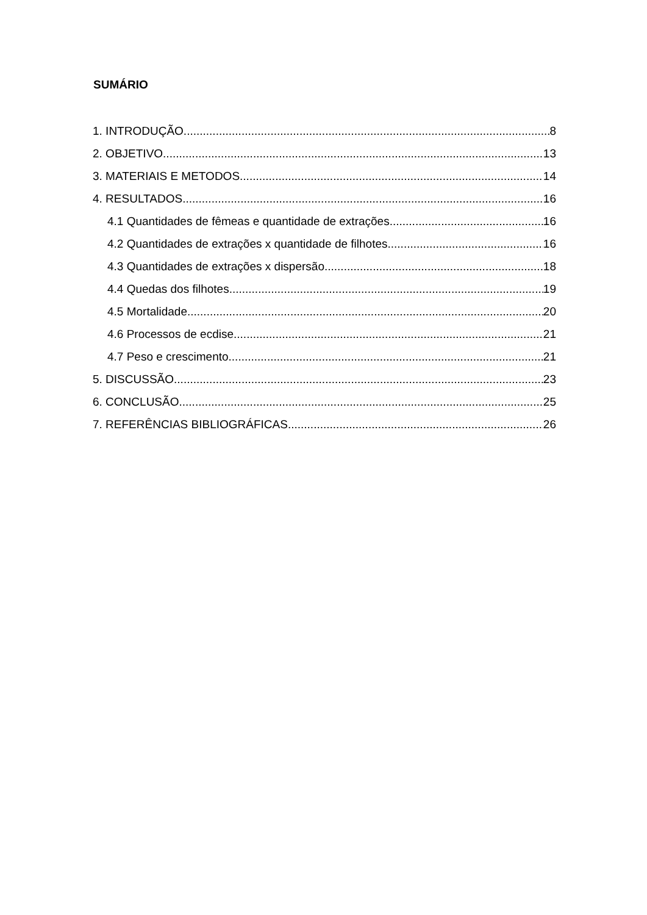SUMÁRIO
1. INTRODUÇÃO 8
2. OBJETIVO 13
3. MATERIAIS E METODOS 14
4. RESULTADOS 16
4.1 Quantidades de fêmeas e quantidade de extrações 16
4.2 Quantidades de extrações x quantidade de filhotes 16
4.3 Quantidades de extrações x dispersão 18
4.4 Quedas dos filhotes 19
4.5 Mortalidade 20
4.6 Processos de ecdise 21
4.7 Peso e crescimento 21
5. DISCUSSÃO 23
6. CONCLUSÃO 25
7. REFERÊNCIAS BIBLIOGRÁFICAS 26